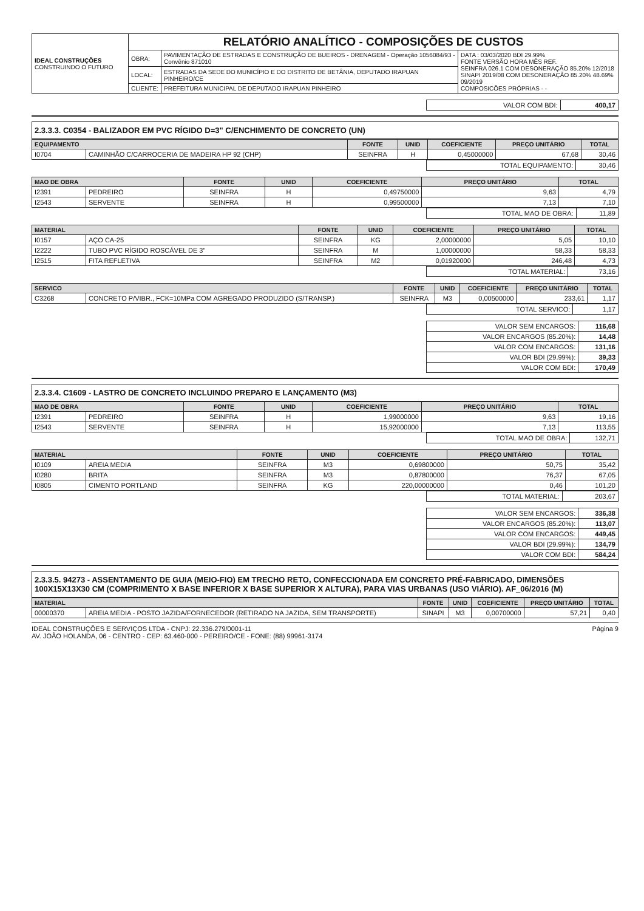| IDEAL CONSTRUÇÕES CONSTRUINDO O FUTURO | RELATÓRIO ANALÍTICO - COMPOSIÇÕES DE CUSTOS | | |
| | OBRA: | PAVIMENTAÇÃO DE ESTRADAS E CONSTRUÇÃO DE BUEIROS - DRENAGEM - Operação 1056084/93 - Convênio 871010 | DATA : 03/03/2020 BDI 29.99% FONTE VERSÃO HORA MÊS REF. SEINFRA 026.1 COM DESONERAÇÃO 85.20% 12/2018 SINAPI 2019/08 COM DESONERAÇÃO 85.20% 48.69% 09/2019 COMPOSICÕES PRÓPRIAS - - |
| | LOCAL: | ESTRADAS DA SEDE DO MUNICÍPIO E DO DISTRITO DE BETÂNIA, DEPUTADO IRAPUAN PINHEIRO/CE | |
| | CLIENTE: | PREFEITURA MUNICIPAL DE DEPUTADO IRAPUAN PINHEIRO | |
| VALOR COM BDI: | 400,17 |
2.3.3.3. C0354 - BALIZADOR EM PVC RÍGIDO D=3" C/ENCHIMENTO DE CONCRETO (UN)
| EQUIPAMENTO | | FONTE | UNID | COEFICIENTE | PREÇO UNITÁRIO | TOTAL |
| --- | --- | --- | --- | --- | --- | --- |
| I0704 | CAMINHÃO C/CARROCERIA DE MADEIRA HP 92 (CHP) | SEINFRA | H | 0,45000000 | 67,68 | 30,46 |
| TOTAL EQUIPAMENTO: | 30,46 |
| MAO DE OBRA | | FONTE | UNID | COEFICIENTE | PREÇO UNITÁRIO | TOTAL |
| --- | --- | --- | --- | --- | --- | --- |
| I2391 | PEDREIRO | SEINFRA | H | 0,49750000 | 9,63 | 4,79 |
| I2543 | SERVENTE | SEINFRA | H | 0,99500000 | 7,13 | 7,10 |
| TOTAL MAO DE OBRA: | 11,89 |
| MATERIAL | | FONTE | UNID | COEFICIENTE | PREÇO UNITÁRIO | TOTAL |
| --- | --- | --- | --- | --- | --- | --- |
| I0157 | AÇO CA-25 | SEINFRA | KG | 2,00000000 | 5,05 | 10,10 |
| I2222 | TUBO PVC RÍGIDO ROSCÁVEL DE 3" | SEINFRA | M | 1,00000000 | 58,33 | 58,33 |
| I2515 | FITA REFLETIVA | SEINFRA | M2 | 0,01920000 | 246,48 | 4,73 |
| TOTAL MATERIAL: | 73,16 |
| SERVICO | | FONTE | UNID | COEFICIENTE | PREÇO UNITÁRIO | TOTAL |
| --- | --- | --- | --- | --- | --- | --- |
| C3268 | CONCRETO P/VIBR., FCK=10MPa COM AGREGADO PRODUZIDO (S/TRANSP.) | SEINFRA | M3 | 0,00500000 | 233,61 | 1,17 |
| TOTAL SERVICO: | 1,17 |
| VALOR SEM ENCARGOS: | 116,68 |
| VALOR ENCARGOS (85.20%): | 14,48 |
| VALOR COM ENCARGOS: | 131,16 |
| VALOR BDI (29.99%): | 39,33 |
| VALOR COM BDI: | 170,49 |
2.3.3.4. C1609 - LASTRO DE CONCRETO INCLUINDO PREPARO E LANÇAMENTO (M3)
| MAO DE OBRA | | FONTE | UNID | COEFICIENTE | PREÇO UNITÁRIO | TOTAL |
| --- | --- | --- | --- | --- | --- | --- |
| I2391 | PEDREIRO | SEINFRA | H | 1,99000000 | 9,63 | 19,16 |
| I2543 | SERVENTE | SEINFRA | H | 15,92000000 | 7,13 | 113,55 |
| TOTAL MAO DE OBRA: | 132,71 |
| MATERIAL | | FONTE | UNID | COEFICIENTE | PREÇO UNITÁRIO | TOTAL |
| --- | --- | --- | --- | --- | --- | --- |
| I0109 | AREIA MEDIA | SEINFRA | M3 | 0,69800000 | 50,75 | 35,42 |
| I0280 | BRITA | SEINFRA | M3 | 0,87800000 | 76,37 | 67,05 |
| I0805 | CIMENTO PORTLAND | SEINFRA | KG | 220,00000000 | 0,46 | 101,20 |
| TOTAL MATERIAL: | 203,67 |
| VALOR SEM ENCARGOS: | 336,38 |
| VALOR ENCARGOS (85.20%): | 113,07 |
| VALOR COM ENCARGOS: | 449,45 |
| VALOR BDI (29.99%): | 134,79 |
| VALOR COM BDI: | 584,24 |
2.3.3.5. 94273 - ASSENTAMENTO DE GUIA (MEIO-FIO) EM TRECHO RETO, CONFECCIONADA EM CONCRETO PRÉ-FABRICADO, DIMENSÕES 100X15X13X30 CM (COMPRIMENTO X BASE INFERIOR X BASE SUPERIOR X ALTURA), PARA VIAS URBANAS (USO VIÁRIO). AF_06/2016 (M)
| MATERIAL | | FONTE | UNID | COEFICIENTE | PREÇO UNITÁRIO | TOTAL |
| --- | --- | --- | --- | --- | --- | --- |
| 00000370 | AREIA MEDIA - POSTO JAZIDA/FORNECEDOR (RETIRADO NA JAZIDA, SEM TRANSPORTE) | SINAPI | M3 | 0,00700000 | 57,21 | 0,40 |
IDEAL CONSTRUÇÕES E SERVIÇOS LTDA - CNPJ: 22.336.279/0001-11
AV. JOÃO HOLANDA, 06 - CENTRO - CEP: 63.460-000 - PEREIRO/CE - FONE: (88) 99961-3174
Página 9